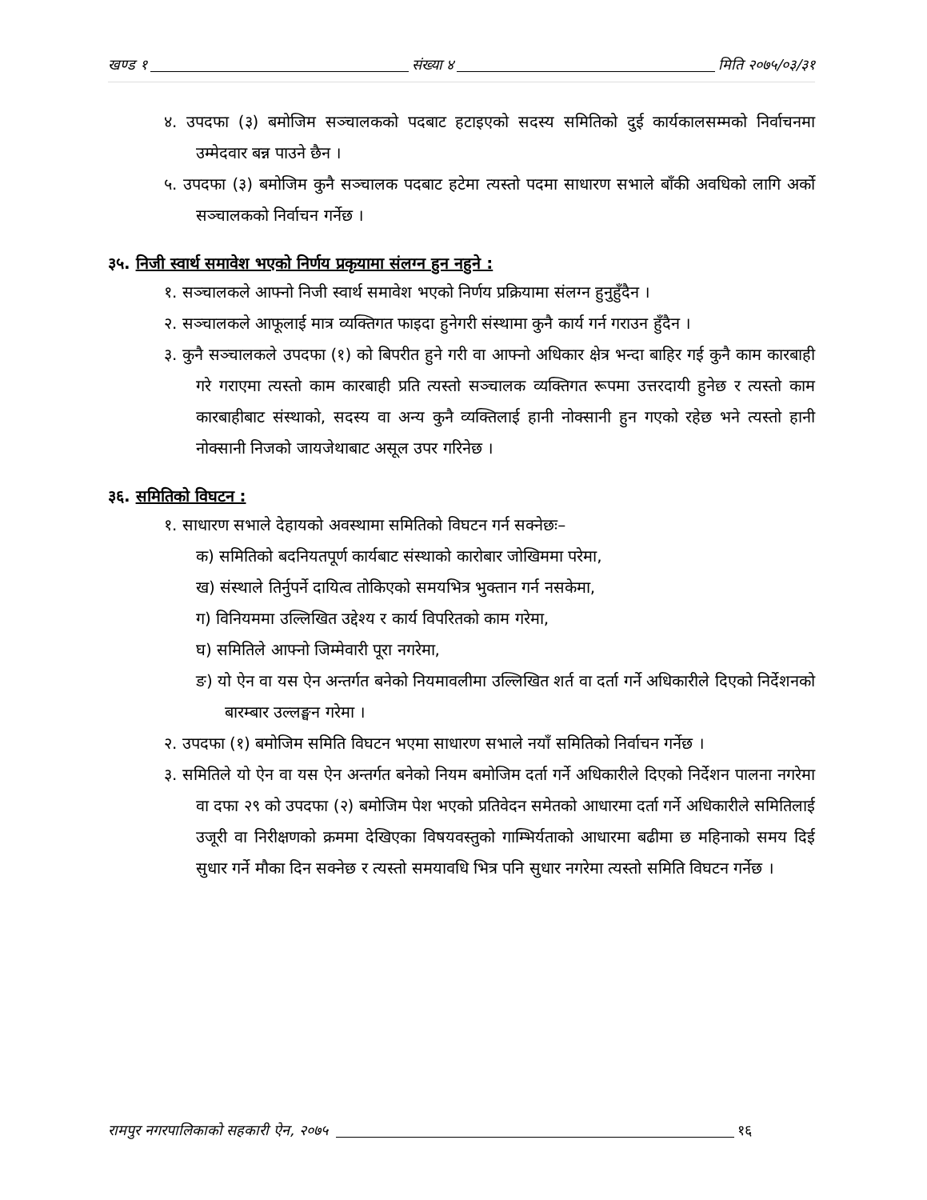खण्ड १ संख्या ४ मिति २०७५/०३/३१
४. उपदफा (३) बमोजिम सञ्चालकको पदबाट हटाइएको सदस्य समितिको दुई कार्यकालसम्मको निर्वाचनमा उम्मेदवार बन्न पाउने छैन ।
५. उपदफा (३) बमोजिम कुनै सञ्चालक पदबाट हटेमा त्यस्तो पदमा साधारण सभाले बाँकी अवधिको लागि अर्को सञ्चालकको निर्वाचन गर्नेछ ।
३५. निजी स्वार्थ समावेश भएको निर्णय प्रकृयामा संलग्न हुन नहुने :
१. सञ्चालकले आफ्नो निजी स्वार्थ समावेश भएको निर्णय प्रक्रियामा संलग्न हुनुहुँदैन ।
२. सञ्चालकले आफूलाई मात्र व्यक्तिगत फाइदा हुनेगरी संस्थामा कुनै कार्य गर्न गराउन हुँदैन ।
३. कुनै सञ्चालकले उपदफा (१) को बिपरीत हुने गरी वा आफ्नो अधिकार क्षेत्र भन्दा बाहिर गई कुनै काम कारबाही गरे गराएमा त्यस्तो काम कारबाही प्रति त्यस्तो सञ्चालक व्यक्तिगत रूपमा उत्तरदायी हुनेछ र त्यस्तो काम कारबाहीबाट संस्थाको, सदस्य वा अन्य कुनै व्यक्तिलाई हानी नोक्सानी हुन गएको रहेछ भने त्यस्तो हानी नोक्सानी निजको जायजेथाबाट असूल उपर गरिनेछ ।
३६. समितिको विघटन :
१. साधारण सभाले देहायको अवस्थामा समितिको विघटन गर्न सक्नेछः–
क) समितिको बदनियतपूर्ण कार्यबाट संस्थाको कारोबार जोखिममा परेमा,
ख) संस्थाले तिर्नुपर्ने दायित्व तोकिएको समयभित्र भुक्तान गर्न नसकेमा,
ग) विनियममा उल्लिखित उद्देश्य र कार्य विपरितको काम गरेमा,
घ) समितिले आफ्नो जिम्मेवारी पूरा नगरेमा,
ङ) यो ऐन वा यस ऐन अन्तर्गत बनेको नियमावलीमा उल्लिखित शर्त वा दर्ता गर्ने अधिकारीले दिएको निर्देशनको बारम्बार उल्लङ्घन गरेमा ।
२. उपदफा (१) बमोजिम समिति विघटन भएमा साधारण सभाले नयाँ समितिको निर्वाचन गर्नेछ ।
३. समितिले यो ऐन वा यस ऐन अन्तर्गत बनेको नियम बमोजिम दर्ता गर्ने अधिकारीले दिएको निर्देशन पालना नगरेमा वा दफा २९ को उपदफा (२) बमोजिम पेश भएको प्रतिवेदन समेतको आधारमा दर्ता गर्ने अधिकारीले समितिलाई उजूरी वा निरीक्षणको क्रममा देखिएका विषयवस्तुको गाम्भिर्यताको आधारमा बढीमा छ महिनाको समय दिई सुधार गर्ने मौका दिन सक्नेछ र त्यस्तो समयावधि भित्र पनि सुधार नगरेमा त्यस्तो समिति विघटन गर्नेछ ।
रामपुर नगरपालिकाको सहकारी ऐन, २०७५ १६